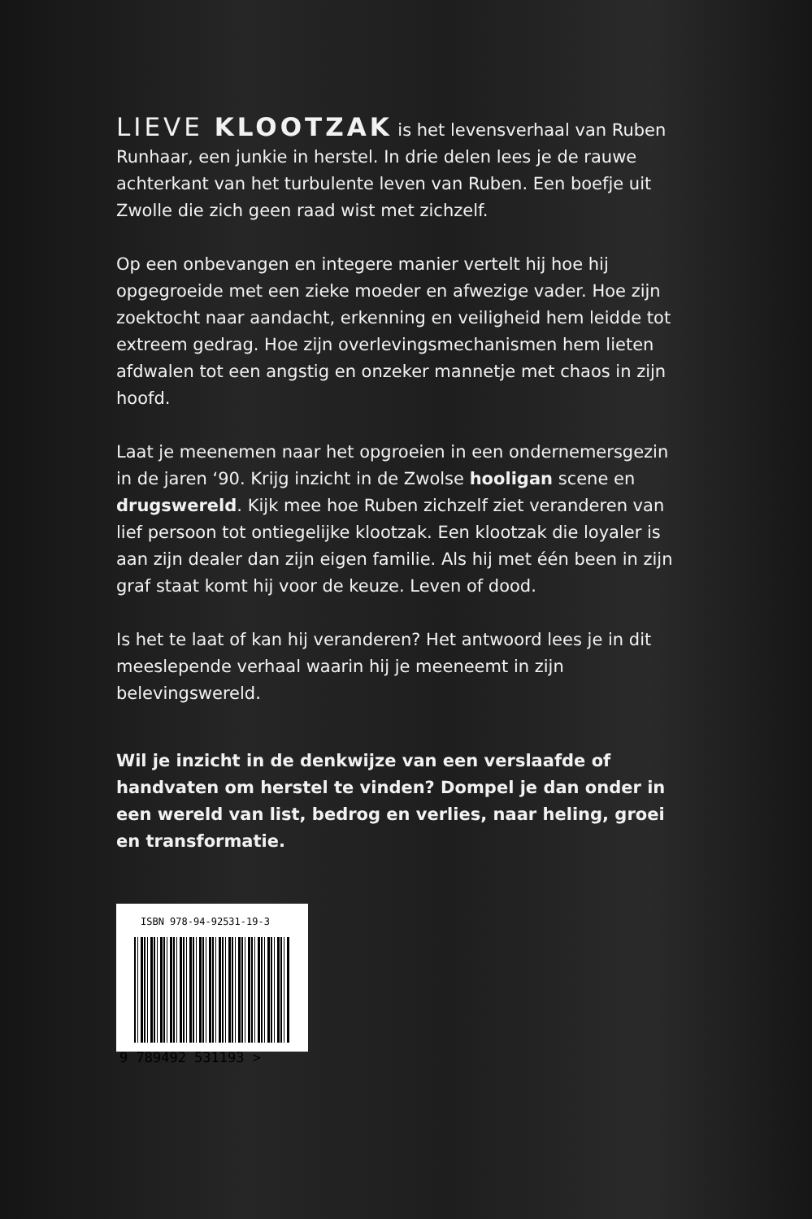LIEVE KLOOTZAK is het levensverhaal van Ruben Runhaar, een junkie in herstel. In drie delen lees je de rauwe achterkant van het turbulente leven van Ruben. Een boefje uit Zwolle die zich geen raad wist met zichzelf.
Op een onbevangen en integere manier vertelt hij hoe hij opgegroeide met een zieke moeder en afwezige vader. Hoe zijn zoektocht naar aandacht, erkenning en veiligheid hem leidde tot extreem gedrag. Hoe zijn overlevingsmechanismen hem lieten afdwalen tot een angstig en onzeker mannetje met chaos in zijn hoofd.
Laat je meenemen naar het opgroeien in een ondernemersgezin in de jaren ‘90. Krijg inzicht in de Zwolse hooligan scene en drugswereld. Kijk mee hoe Ruben zichzelf ziet veranderen van lief persoon tot ontiegelijke klootzak. Een klootzak die loyaler is aan zijn dealer dan zijn eigen familie. Als hij met één been in zijn graf staat komt hij voor de keuze. Leven of dood.
Is het te laat of kan hij veranderen? Het antwoord lees je in dit meeslepende verhaal waarin hij je meeneemt in zijn belevingswereld.
Wil je inzicht in de denkwijze van een verslaafde of handvaten om herstel te vinden? Dompel je dan onder in een wereld van list, bedrog en verlies, naar heling, groei en transformatie.
ISBN 978-94-92531-19-3
9 789492 531193 >